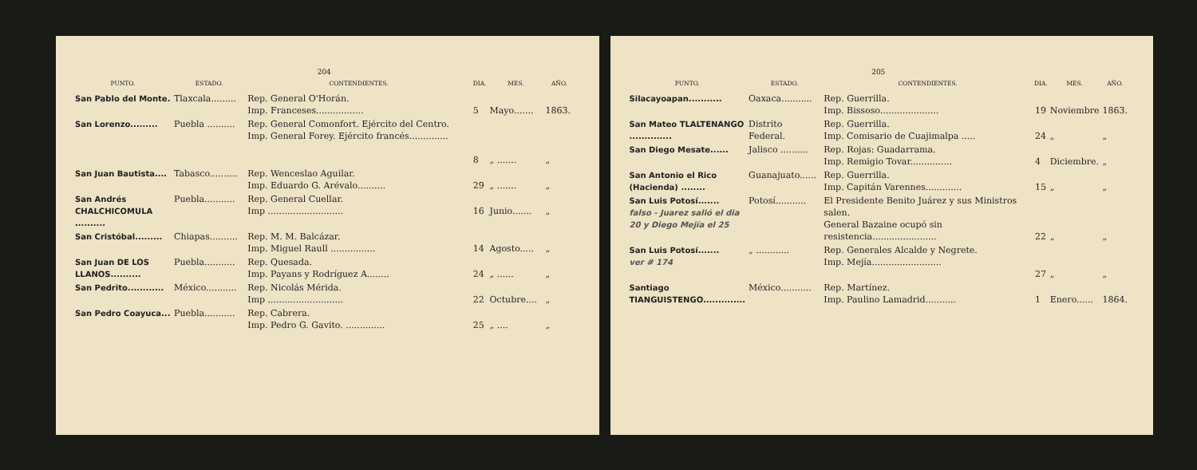204
| PUNTO. | ESTADO. | CONTENDIENTES. | DIA. | MES. | AÑO. |
| --- | --- | --- | --- | --- | --- |
| San Pablo del Monte. | Tlaxcala......... | Rep. General O'Horán. Imp. Franceses................. | 5 | Mayo....... | 1863. |
| San Lorenzo......... | Puebla .......... | Rep. General Comonfort. Ejército del Centro. Imp. General Forey. Ejército francés.............. | 8 | „ ....... | „ |
| San Juan Bautista.... | Tabasco.......... | Rep. Wenceslao Aguilar. Imp. Eduardo G. Arévalo.......... | 29 | „ ....... | „ |
| San Andrés CHALCHICOMULA .......... | Puebla........... | Rep. General Cuellar. Imp ........................... | 16 | Junio....... | „ |
| San Cristóbal......... | Chiapas.......... | Rep. M. M. Balcázar. Imp. Miguel Raull ................ | 14 | Agosto..... | „ |
| San Juan DE LOS LLANOS.......... | Puebla........... | Rep. Quesada. Imp. Payans y Rodríguez A........ | 24 | „ ...... | „ |
| San Pedrito............ | México........... | Rep. Nicolás Mérida. Imp ........................... | 22 | Octubre.... | „ |
| San Pedro Coayuca... | Puebla........... | Rep. Cabrera. Imp. Pedro G. Gavito. .............. | 25 | „ .... | „ |
205
| PUNTO. | ESTADO. | CONTENDIENTES. | DIA. | MES. | AÑO. |
| --- | --- | --- | --- | --- | --- |
| Silacayoapan........... | Oaxaca........... | Rep. Guerrilla. Imp. Bissoso..................... | 19 | Noviembre | 1863. |
| San Mateo TLALTENANGO .............. | Distrito Federal. | Rep. Guerrilla. Imp. Comisario de Cuajimalpa ..... | 24 | „ | „ |
| San Diego Mesate...... | Jalisco .......... | Rep. Rojas: Guadarrama. Imp. Remigio Tovar............... | 4 | Diciembre. | „ |
| San Antonio el Rico (Hacienda) ........ | Guanajuato...... | Rep. Guerrilla. Imp. Capitán Varennes............. | 15 | „ | „ |
| San Luis Potosí....... falso - Juarez salió el dia 20 y Diego Mejía el 25 | Potosí........... | El Presidente Benito Juárez y sus Ministros salen. General Bazaine ocupó sin resistencia....................... | 22 | „ | „ |
| San Luis Potosí....... ver # 174 | „ ............ | Rep. Generales Alcalde y Negrete. Imp. Mejía......................... | 27 | „ | „ |
| Santiago TIANGUISTENGO.............. | México........... | Rep. Martínez. Imp. Paulino Lamadrid........... | 1 | Enero...... | 1864. |